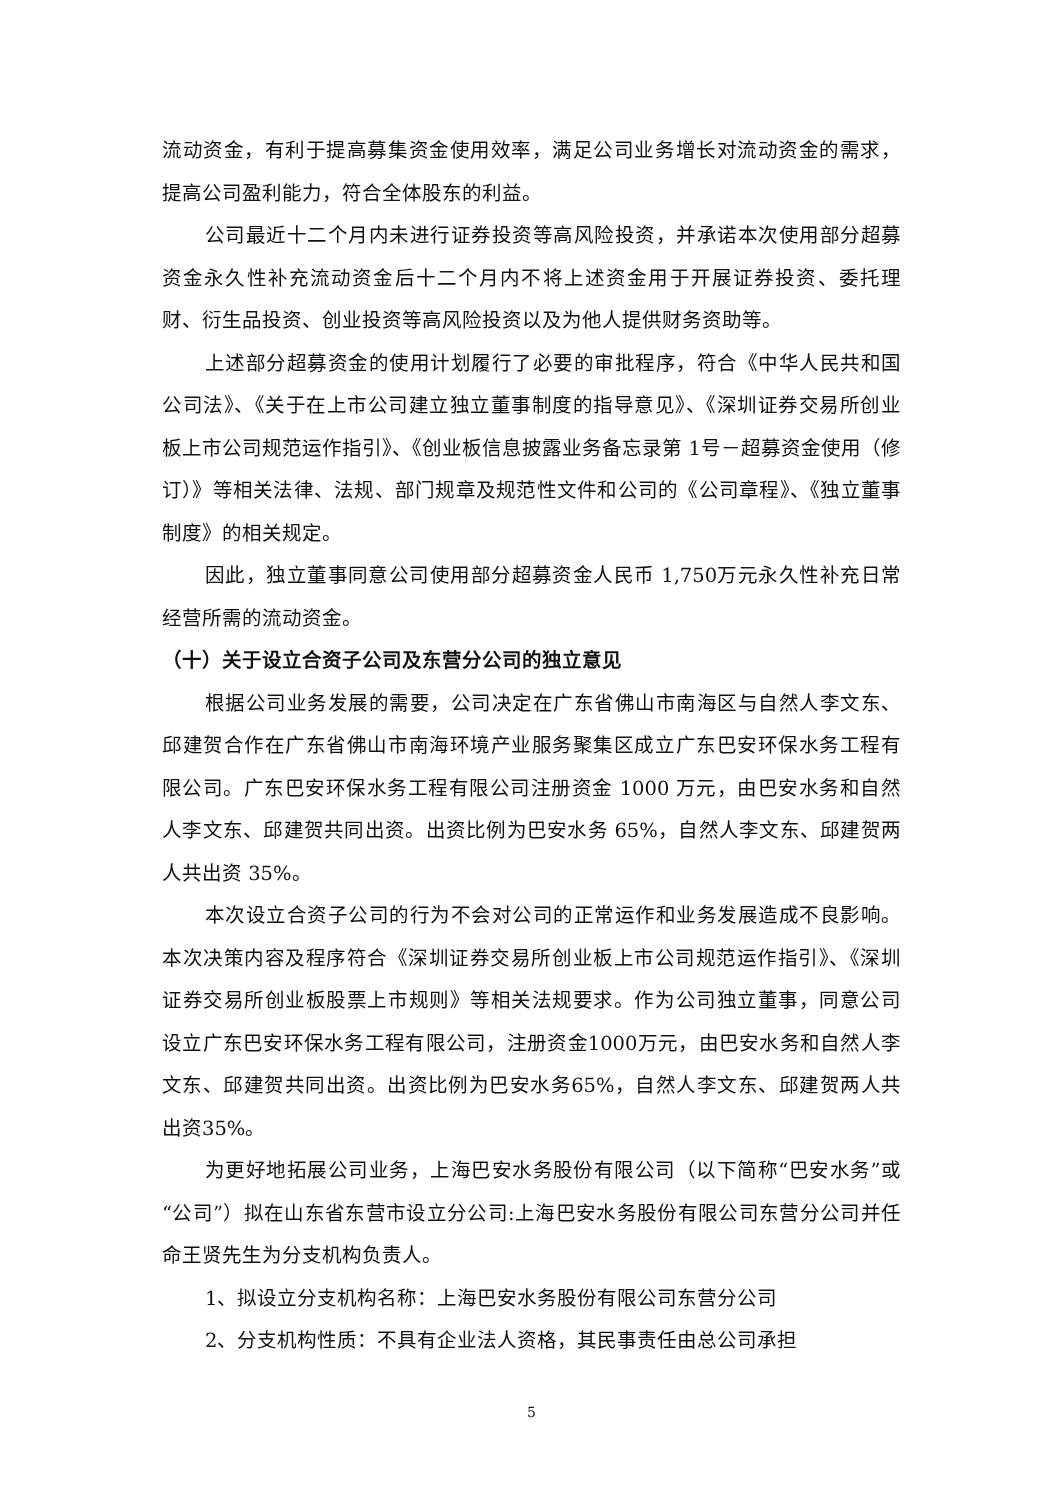流动资金，有利于提高募集资金使用效率，满足公司业务增长对流动资金的需求，提高公司盈利能力，符合全体股东的利益。
公司最近十二个月内未进行证券投资等高风险投资，并承诺本次使用部分超募资金永久性补充流动资金后十二个月内不将上述资金用于开展证券投资、委托理财、衍生品投资、创业投资等高风险投资以及为他人提供财务资助等。
上述部分超募资金的使用计划履行了必要的审批程序，符合《中华人民共和国公司法》、《关于在上市公司建立独立董事制度的指导意见》、《深圳证券交易所创业板上市公司规范运作指引》、《创业板信息披露业务备忘录第 1号－超募资金使用（修订）》等相关法律、法规、部门规章及规范性文件和公司的《公司章程》、《独立董事制度》的相关规定。
因此，独立董事同意公司使用部分超募资金人民币 1,750万元永久性补充日常经营所需的流动资金。
（十）关于设立合资子公司及东营分公司的独立意见
根据公司业务发展的需要，公司决定在广东省佛山市南海区与自然人李文东、邱建贺合作在广东省佛山市南海环境产业服务聚集区成立广东巴安环保水务工程有限公司。广东巴安环保水务工程有限公司注册资金 1000 万元，由巴安水务和自然人李文东、邱建贺共同出资。出资比例为巴安水务 65%，自然人李文东、邱建贺两人共出资 35%。
本次设立合资子公司的行为不会对公司的正常运作和业务发展造成不良影响。本次决策内容及程序符合《深圳证券交易所创业板上市公司规范运作指引》、《深圳证券交易所创业板股票上市规则》等相关法规要求。作为公司独立董事，同意公司设立广东巴安环保水务工程有限公司，注册资金1000万元，由巴安水务和自然人李文东、邱建贺共同出资。出资比例为巴安水务65%，自然人李文东、邱建贺两人共出资35%。
为更好地拓展公司业务，上海巴安水务股份有限公司（以下简称“巴安水务”或“公司”）拟在山东省东营市设立分公司:上海巴安水务股份有限公司东营分公司并任命王贤先生为分支机构负责人。
1、拟设立分支机构名称：上海巴安水务股份有限公司东营分公司
2、分支机构性质：不具有企业法人资格，其民事责任由总公司承担
5